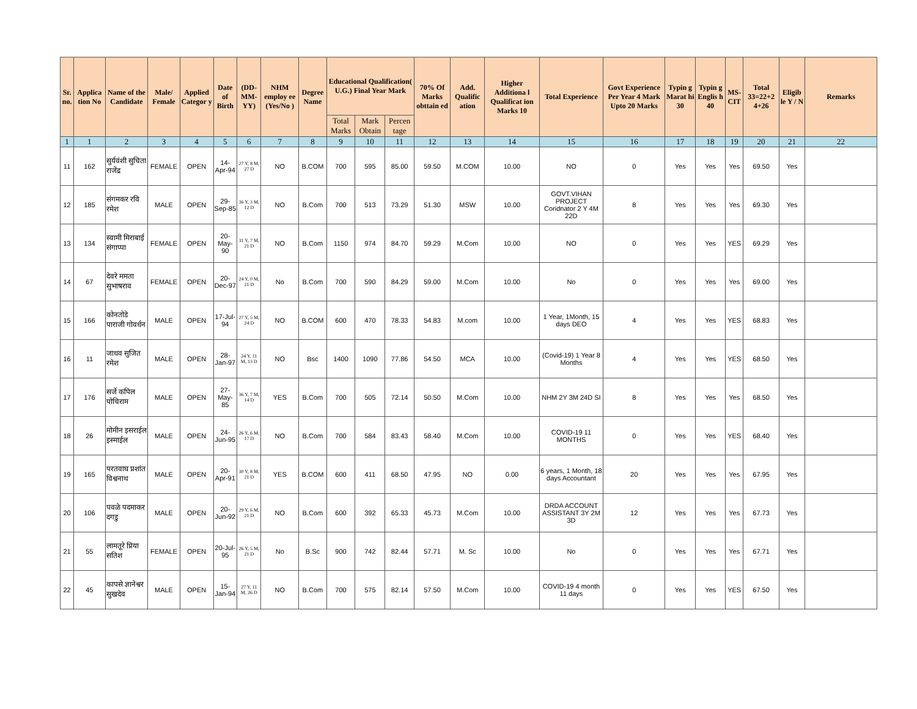| Sr. no. | Applica tion No | Name of the Candidate | Male/ Female | Applied Categor y | Date of Birth | (DD-MM-YY) | NHM employ ee (Yes/No ) | Degree Name | Educational Qualification( U.G.) Final Year Mark | | | 70% Of Marks obttain ed | Add. Qualific ation | Higher Additiona l Qualificat ion Marks 10 | Total Experience | Govt Experience Per Year 4 Mark Upto 20 Marks | Typin g Marat hi 30 | Typin g Englis h 40 | MS-CIT | Total 33=22+2 4+26 | Eligib le Y / N | Remarks |
| --- | --- | --- | --- | --- | --- | --- | --- | --- | --- | --- | --- | --- | --- | --- | --- | --- | --- | --- | --- | --- | --- | --- |
| | | | | | | | | | Total Marks | Mark Obtain | Percen tage | | | | | | | | | | | |
| 1 | 1 | 2 | 3 | 4 | 5 | 6 | 7 | 8 | 9 | 10 | 11 | 12 | 13 | 14 | 15 | 16 | 17 | 18 | 19 | 20 | 21 | 22 |
| 11 | 162 | सुर्यवंशी सुचिता राजेंद्र | FEMALE | OPEN | 14-Apr-94 | 27 Y, 8 M, 27 D | NO | B.COM | 700 | 595 | 85.00 | 59.50 | M.COM | 10.00 | NO | 0 | Yes | Yes | Yes | 69.50 | Yes | |
| 12 | 185 | संगमकर रवि रमेश | MALE | OPEN | 29-Sep-85 | 36 Y, 3 M, 12 D | NO | B.Com | 700 | 513 | 73.29 | 51.30 | MSW | 10.00 | GOVT.VIHAN PROJECT Coridnator 2 Y 4M 22D | 8 | Yes | Yes | Yes | 69.30 | Yes | |
| 13 | 134 | स्वामी मिराबाई संगाप्पा | FEMALE | OPEN | 20-May-90 | 31 Y, 7 M, 21 D | NO | B.Com | 1150 | 974 | 84.70 | 59.29 | M.Com | 10.00 | NO | 0 | Yes | Yes | YES | 69.29 | Yes | |
| 14 | 67 | देवरे ममता सुभाषराव | FEMALE | OPEN | 20-Dec-97 | 24 Y, 0 M, 21 D | No | B.Com | 700 | 590 | 84.29 | 59.00 | M.Com | 10.00 | No | 0 | Yes | Yes | Yes | 69.00 | Yes | |
| 15 | 166 | कोनतोडे पाराजी गोवर्धन | MALE | OPEN | 17-Jul-94 | 27 Y, 5 M, 24 D | NO | B.COM | 600 | 470 | 78.33 | 54.83 | M.com | 10.00 | 1 Year, 1Month, 15 days DEO | 4 | Yes | Yes | YES | 68.83 | Yes | |
| 16 | 11 | जाधव सुजित रमेश | MALE | OPEN | 28-Jan-97 | 24 Y, 11 M, 13 D | NO | Bsc | 1400 | 1090 | 77.86 | 54.50 | MCA | 10.00 | (Covid-19) 1 Year 8 Months | 4 | Yes | Yes | YES | 68.50 | Yes | |
| 17 | 176 | सर्जे कपिल पोचिराम | MALE | OPEN | 27-May-85 | 36 Y, 7 M, 14 D | YES | B.Com | 700 | 505 | 72.14 | 50.50 | M.Com | 10.00 | NHM 2Y 3M 24D SI | 8 | Yes | Yes | Yes | 68.50 | Yes | |
| 18 | 26 | मोमीन इसराईल इस्माईल | MALE | OPEN | 24-Jun-95 | 26 Y, 6 M, 17 D | NO | B.Com | 700 | 584 | 83.43 | 58.40 | M.Com | 10.00 | COVID-19 11 MONTHS | 0 | Yes | Yes | YES | 68.40 | Yes | |
| 19 | 165 | परतवाघ प्रशांत विश्वनाथ | MALE | OPEN | 20-Apr-91 | 30 Y, 8 M, 21 D | YES | B.COM | 600 | 411 | 68.50 | 47.95 | NO | 0.00 | 6 years, 1 Month, 18 days Accountant | 20 | Yes | Yes | Yes | 67.95 | Yes | |
| 20 | 106 | पवळे पदमाकर दगडु | MALE | OPEN | 20-Jun-92 | 29 Y, 6 M, 21 D | NO | B.Com | 600 | 392 | 65.33 | 45.73 | M.Com | 10.00 | DRDA ACCOUNT ASSISTANT 3Y 2M 3D | 12 | Yes | Yes | Yes | 67.73 | Yes | |
| 21 | 55 | लामतूरे प्रिया सतिश | FEMALE | OPEN | 20-Jul-95 | 26 Y, 5 M, 21 D | No | B.Sc | 900 | 742 | 82.44 | 57.71 | M. Sc | 10.00 | No | 0 | Yes | Yes | Yes | 67.71 | Yes | |
| 22 | 45 | कापसे ज्ञानेश्वर सुखदेव | MALE | OPEN | 15-Jan-94 | 27 Y, 11 M, 26 D | NO | B.Com | 700 | 575 | 82.14 | 57.50 | M.Com | 10.00 | COVID-19 4 month 11 days | 0 | Yes | Yes | YES | 67.50 | Yes | |